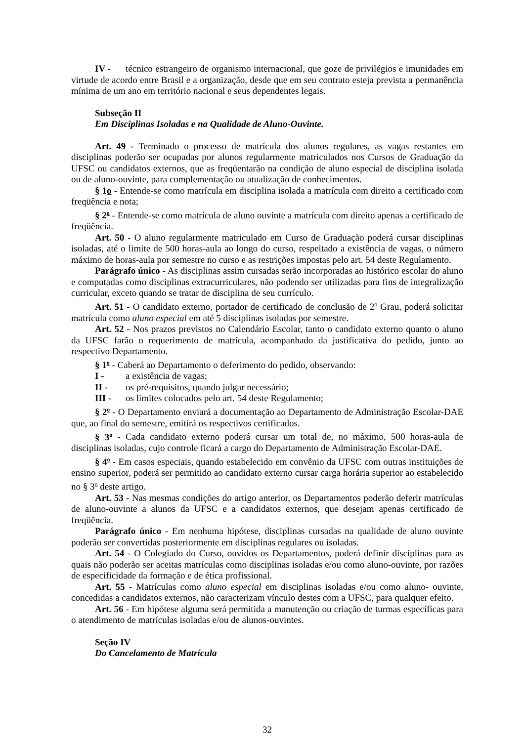IV - técnico estrangeiro de organismo internacional, que goze de privilégios e imunidades em virtude de acordo entre Brasil e a organização, desde que em seu contrato esteja prevista a permanência mínima de um ano em território nacional e seus dependentes legais.
Subseção II
Em Disciplinas Isoladas e na Qualidade de Aluno-Ouvinte.
Art. 49 - Terminado o processo de matrícula dos alunos regulares, as vagas restantes em disciplinas poderão ser ocupadas por alunos regularmente matriculados nos Cursos de Graduação da UFSC ou candidatos externos, que as freqüentarão na condição de aluno especial de disciplina isolada ou de aluno-ouvinte, para complementação ou atualização de conhecimentos.
§ 1o - Entende-se como matrícula em disciplina isolada a matrícula com direito a certificado com freqüência e nota;
§ 2<sup>o</sup> - Entende-se como matrícula de aluno ouvinte a matrícula com direito apenas a certificado de freqüência.
Art. 50 - O aluno regularmente matriculado em Curso de Graduação poderá cursar disciplinas isoladas, até o limite de 500 horas-aula ao longo do curso, respeitado a existência de vagas, o número máximo de horas-aula por semestre no curso e as restrições impostas pelo art. 54 deste Regulamento.
Parágrafo único - As disciplinas assim cursadas serão incorporadas ao histórico escolar do aluno e computadas como disciplinas extracurriculares, não podendo ser utilizadas para fins de integralização curricular, exceto quando se tratar de disciplina de seu currículo.
Art. 51 - O candidato externo, portador de certificado de conclusão de 2<sup>o</sup> Grau, poderá solicitar matrícula como aluno especial em até 5 disciplinas isoladas por semestre.
Art. 52 - Nos prazos previstos no Calendário Escolar, tanto o candidato externo quanto o aluno da UFSC farão o requerimento de matrícula, acompanhado da justificativa do pedido, junto ao respectivo Departamento.
§ 1<sup>o</sup> - Caberá ao Departamento o deferimento do pedido, observando:
I - a existência de vagas;
II - os pré-requisitos, quando julgar necessário;
III - os limites colocados pelo art. 54 deste Regulamento;
§ 2<sup>o</sup> - O Departamento enviará a documentação ao Departamento de Administração Escolar-DAE que, ao final do semestre, emitirá os respectivos certificados.
§ 3<sup>o</sup> - Cada candidato externo poderá cursar um total de, no máximo, 500 horas-aula de disciplinas isoladas, cujo controle ficará a cargo do Departamento de Administração Escolar-DAE.
§ 4<sup>o</sup> - Em casos especiais, quando estabelecido em convênio da UFSC com outras instituições de ensino superior, poderá ser permitido ao candidato externo cursar carga horária superior ao estabelecido no § 3<sup>o</sup> deste artigo.
Art. 53 - Nas mesmas condições do artigo anterior, os Departamentos poderão deferir matrículas de aluno-ouvinte a alunos da UFSC e a candidatos externos, que desejam apenas certificado de freqüência.
Parágrafo único - Em nenhuma hipótese, disciplinas cursadas na qualidade de aluno ouvinte poderão ser convertidas posteriormente em disciplinas regulares ou isoladas.
Art. 54 - O Colegiado do Curso, ouvidos os Departamentos, poderá definir disciplinas para as quais não poderão ser aceitas matrículas como disciplinas isoladas e/ou como aluno-ouvinte, por razões de especificidade da formação e de ética profissional.
Art. 55 - Matrículas como aluno especial em disciplinas isoladas e/ou como aluno- ouvinte, concedidas a candidatos externos, não caracterizam vínculo destes com a UFSC, para qualquer efeito.
Art. 56 - Em hipótese alguma será permitida a manutenção ou criação de turmas específicas para o atendimento de matrículas isoladas e/ou de alunos-ouvintes.
Seção IV
Do Cancelamento de Matrícula
32